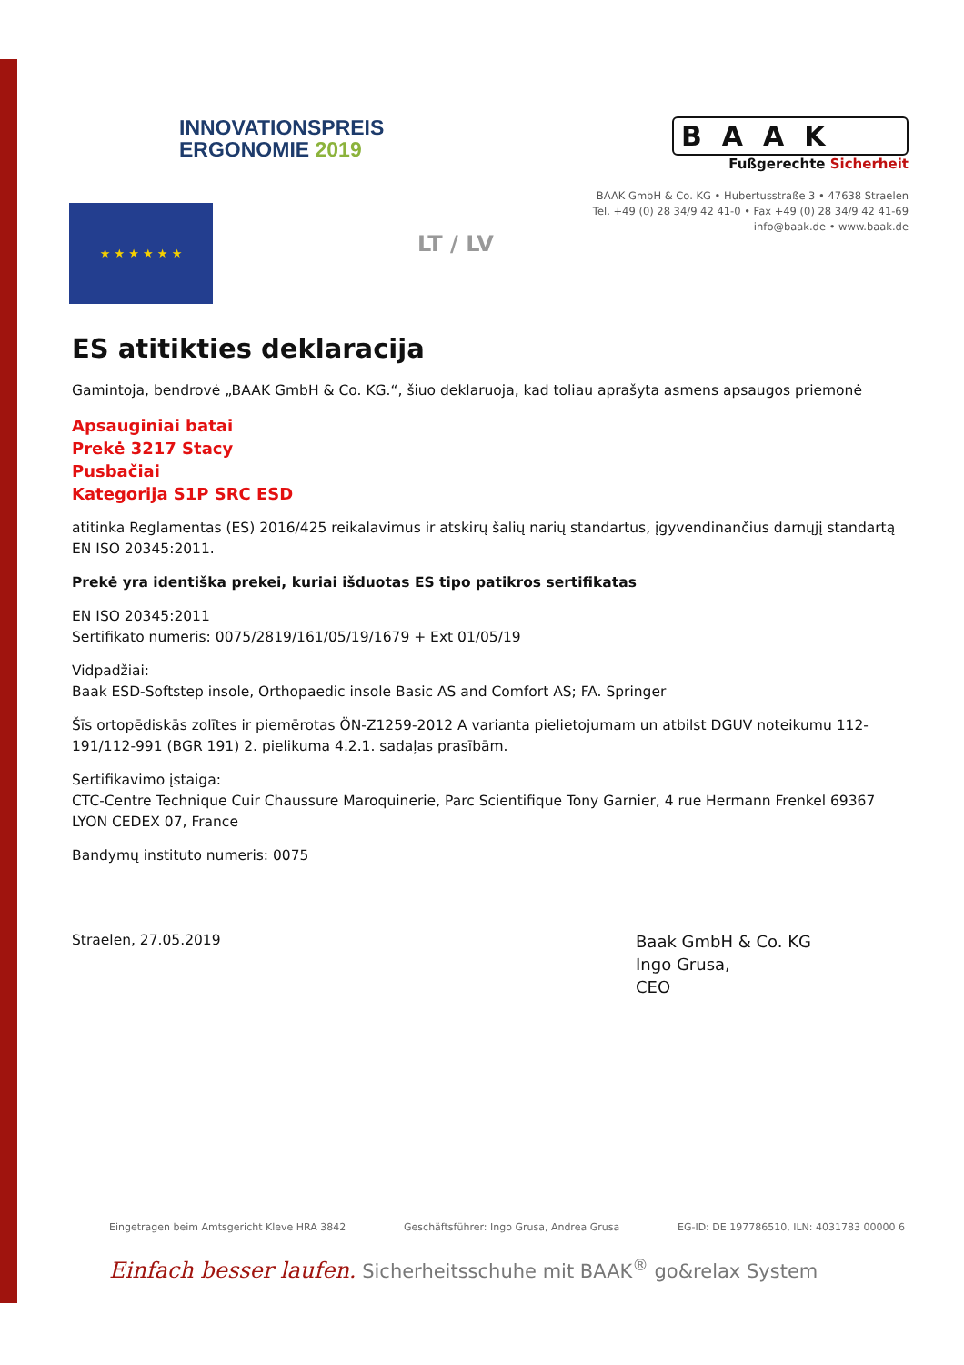INNOVATIONSPREIS
ERGONOMIE 2019
BAAK
Fußgerechte Sicherheit
BAAK GmbH & Co. KG • Hubertusstraße 3 • 47638 Straelen
Tel. +49 (0) 28 34/9 42 41-0 • Fax +49 (0) 28 34/9 42 41-69
info@baak.de • www.baak.de
★ ★ ★ ★ ★ ★
LT / LV
ES atitikties deklaracija
Gamintoja, bendrovė „BAAK GmbH & Co. KG.“, šiuo deklaruoja, kad toliau aprašyta asmens apsaugos priemonė
Apsauginiai batai
Prekė 3217 Stacy
Pusbačiai
Kategorija S1P SRC ESD
atitinka Reglamentas (ES) 2016/425 reikalavimus ir atskirų šalių narių standartus, įgyvendinančius darnųjį standartą EN ISO 20345:2011.
Prekė yra identiška prekei, kuriai išduotas ES tipo patikros sertifikatas
EN ISO 20345:2011
Sertifikato numeris: 0075/2819/161/05/19/1679 + Ext 01/05/19
Vidpadžiai:
Baak ESD-Softstep insole, Orthopaedic insole Basic AS and Comfort AS; FA. Springer
Šīs ortopēdiskās zolītes ir piemērotas ÖN-Z1259-2012 A varianta pielietojumam un atbilst DGUV noteikumu 112-191/112-991 (BGR 191) 2. pielikuma 4.2.1. sadaļas prasībām.
Sertifikavimo įstaiga:
CTC-Centre Technique Cuir Chaussure Maroquinerie, Parc Scientifique Tony Garnier, 4 rue Hermann Frenkel 69367 LYON CEDEX 07, France
Bandymų instituto numeris: 0075
Straelen, 27.05.2019
Baak GmbH & Co. KG
Ingo Grusa,
CEO
Eingetragen beim Amtsgericht Kleve HRA 3842 Geschäftsführer: Ingo Grusa, Andrea Grusa EG-ID: DE 197786510, ILN: 4031783 00000 6
Einfach besser laufen. Sicherheitsschuhe mit BAAK<sup>®</sup> go&relax System